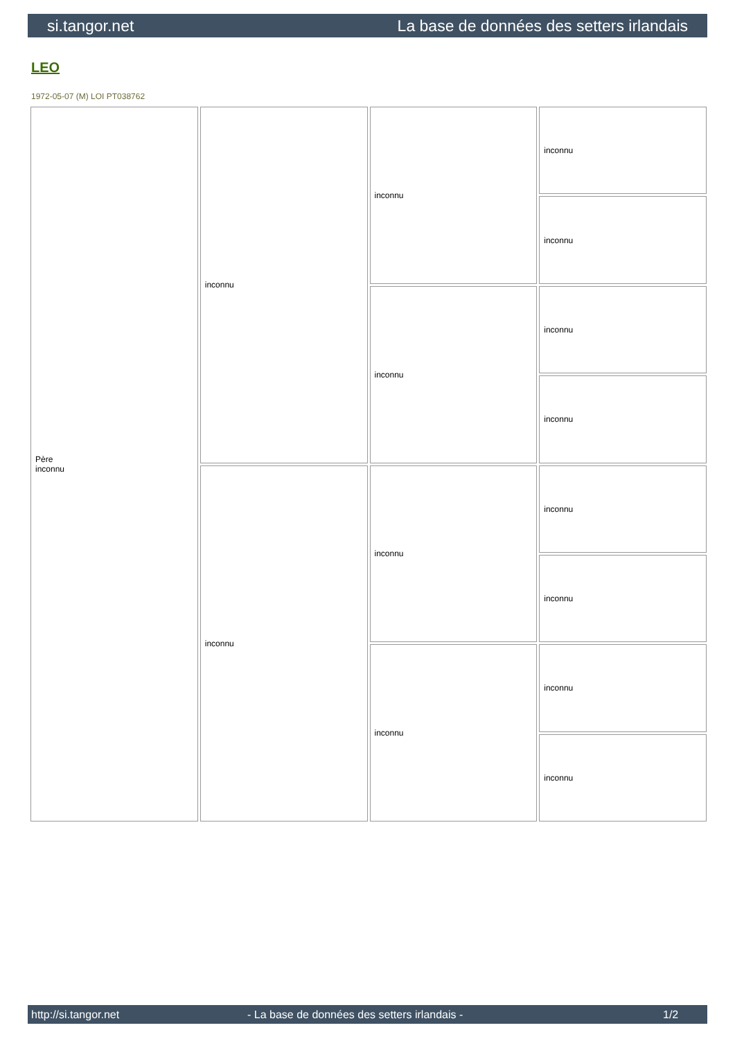si.tangor.net La base de données des setters irlandais
LEO
1972-05-07 (M) LOI PT038762
| Père inconnu | inconnu | inconnu | inconnu |
| | | | inconnu |
| | | inconnu | inconnu |
| | | | inconnu |
| | inconnu | inconnu | inconnu |
| | | | inconnu |
| | | inconnu | inconnu |
| | | | inconnu |
http://si.tangor.net - La base de données des setters irlandais - 1/2